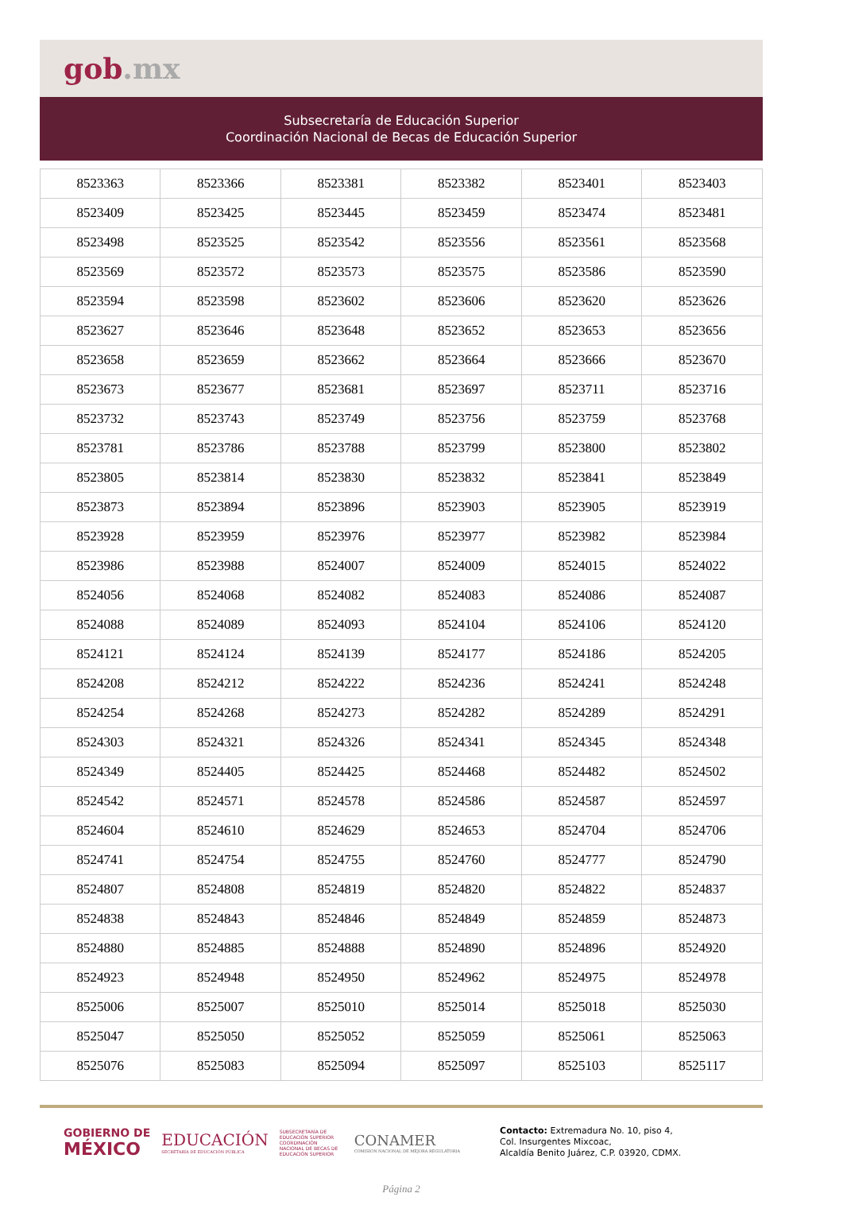gob.mx
Subsecretaría de Educación Superior
Coordinación Nacional de Becas de Educación Superior
| 8523363 | 8523366 | 8523381 | 8523382 | 8523401 | 8523403 |
| 8523409 | 8523425 | 8523445 | 8523459 | 8523474 | 8523481 |
| 8523498 | 8523525 | 8523542 | 8523556 | 8523561 | 8523568 |
| 8523569 | 8523572 | 8523573 | 8523575 | 8523586 | 8523590 |
| 8523594 | 8523598 | 8523602 | 8523606 | 8523620 | 8523626 |
| 8523627 | 8523646 | 8523648 | 8523652 | 8523653 | 8523656 |
| 8523658 | 8523659 | 8523662 | 8523664 | 8523666 | 8523670 |
| 8523673 | 8523677 | 8523681 | 8523697 | 8523711 | 8523716 |
| 8523732 | 8523743 | 8523749 | 8523756 | 8523759 | 8523768 |
| 8523781 | 8523786 | 8523788 | 8523799 | 8523800 | 8523802 |
| 8523805 | 8523814 | 8523830 | 8523832 | 8523841 | 8523849 |
| 8523873 | 8523894 | 8523896 | 8523903 | 8523905 | 8523919 |
| 8523928 | 8523959 | 8523976 | 8523977 | 8523982 | 8523984 |
| 8523986 | 8523988 | 8524007 | 8524009 | 8524015 | 8524022 |
| 8524056 | 8524068 | 8524082 | 8524083 | 8524086 | 8524087 |
| 8524088 | 8524089 | 8524093 | 8524104 | 8524106 | 8524120 |
| 8524121 | 8524124 | 8524139 | 8524177 | 8524186 | 8524205 |
| 8524208 | 8524212 | 8524222 | 8524236 | 8524241 | 8524248 |
| 8524254 | 8524268 | 8524273 | 8524282 | 8524289 | 8524291 |
| 8524303 | 8524321 | 8524326 | 8524341 | 8524345 | 8524348 |
| 8524349 | 8524405 | 8524425 | 8524468 | 8524482 | 8524502 |
| 8524542 | 8524571 | 8524578 | 8524586 | 8524587 | 8524597 |
| 8524604 | 8524610 | 8524629 | 8524653 | 8524704 | 8524706 |
| 8524741 | 8524754 | 8524755 | 8524760 | 8524777 | 8524790 |
| 8524807 | 8524808 | 8524819 | 8524820 | 8524822 | 8524837 |
| 8524838 | 8524843 | 8524846 | 8524849 | 8524859 | 8524873 |
| 8524880 | 8524885 | 8524888 | 8524890 | 8524896 | 8524920 |
| 8524923 | 8524948 | 8524950 | 8524962 | 8524975 | 8524978 |
| 8525006 | 8525007 | 8525010 | 8525014 | 8525018 | 8525030 |
| 8525047 | 8525050 | 8525052 | 8525059 | 8525061 | 8525063 |
| 8525076 | 8525083 | 8525094 | 8525097 | 8525103 | 8525117 |
GOBIERNO DE
MÉXICO
EDUCACIÓN
SECRETARÍA DE EDUCACIÓN PÚBLICA
SUBSECRETARÍA DE EDUCACIÓN SUPERIOR COORDINACIÓN NACIONAL DE BECAS DE EDUCACIÓN SUPERIOR
CONAMER
COMISIÓN NACIONAL DE MEJORA REGULATORIA
Contacto: Extremadura No. 10, piso 4,
Col. Insurgentes Mixcoac,
Alcaldía Benito Juárez, C.P. 03920, CDMX.
Página 2